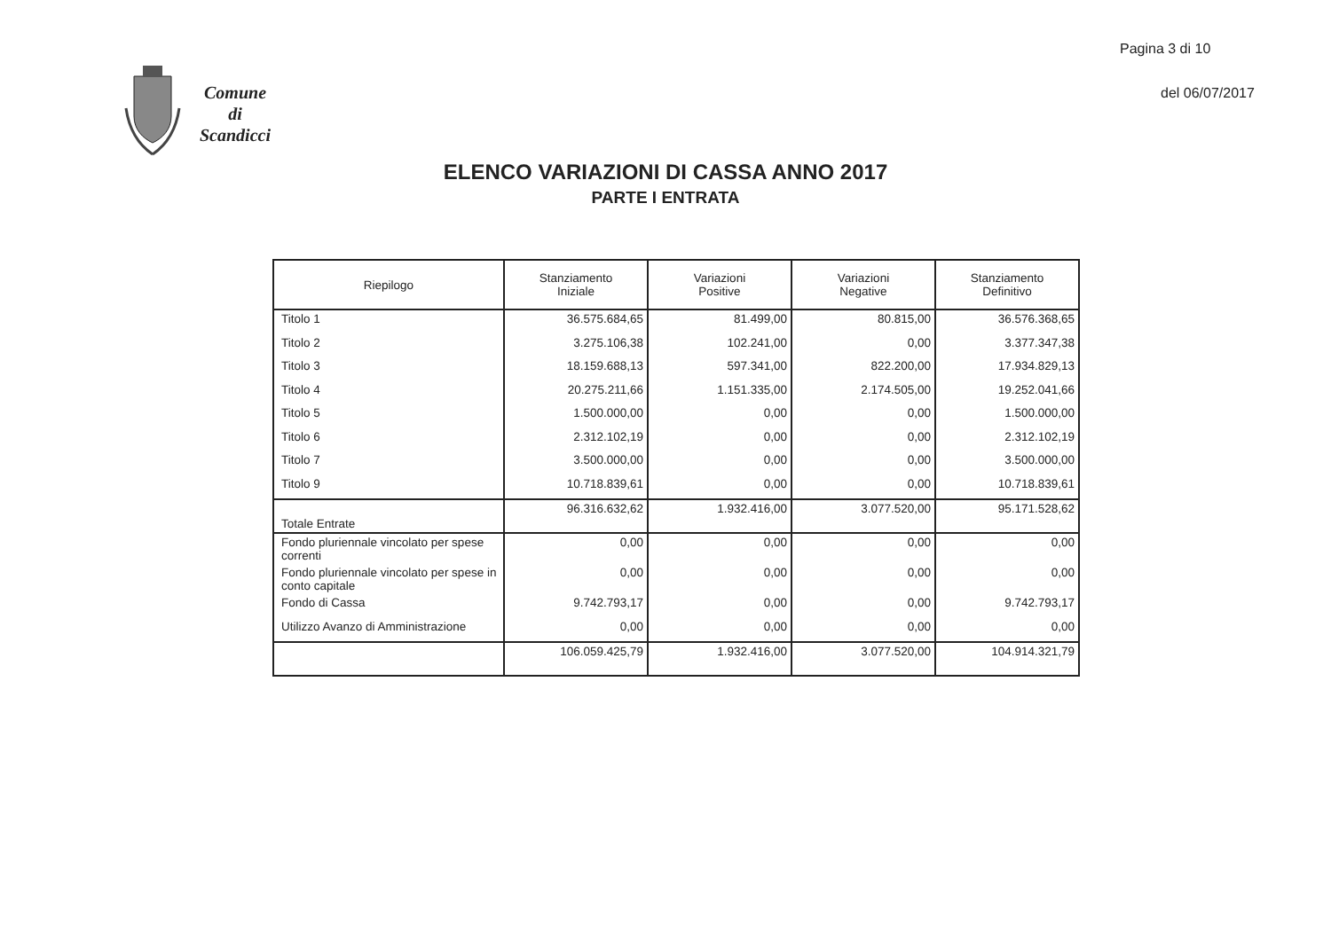Pagina 3 di 10
Comune
di
Scandicci
del 06/07/2017
ELENCO VARIAZIONI DI CASSA ANNO 2017
PARTE I ENTRATA
| Riepilogo | Stanziamento Iniziale | Variazioni Positive | Variazioni Negative | Stanziamento Definitivo |
| --- | --- | --- | --- | --- |
| Titolo 1 | 36.575.684,65 | 81.499,00 | 80.815,00 | 36.576.368,65 |
| Titolo 2 | 3.275.106,38 | 102.241,00 | 0,00 | 3.377.347,38 |
| Titolo 3 | 18.159.688,13 | 597.341,00 | 822.200,00 | 17.934.829,13 |
| Titolo 4 | 20.275.211,66 | 1.151.335,00 | 2.174.505,00 | 19.252.041,66 |
| Titolo 5 | 1.500.000,00 | 0,00 | 0,00 | 1.500.000,00 |
| Titolo 6 | 2.312.102,19 | 0,00 | 0,00 | 2.312.102,19 |
| Titolo 7 | 3.500.000,00 | 0,00 | 0,00 | 3.500.000,00 |
| Titolo 9 | 10.718.839,61 | 0,00 | 0,00 | 10.718.839,61 |
| Totale Entrate | 96.316.632,62 | 1.932.416,00 | 3.077.520,00 | 95.171.528,62 |
| Fondo pluriennale vincolato per spese correnti | 0,00 | 0,00 | 0,00 | 0,00 |
| Fondo pluriennale vincolato per spese in conto capitale | 0,00 | 0,00 | 0,00 | 0,00 |
| Fondo di Cassa | 9.742.793,17 | 0,00 | 0,00 | 9.742.793,17 |
| Utilizzo Avanzo di Amministrazione | 0,00 | 0,00 | 0,00 | 0,00 |
| | 106.059.425,79 | 1.932.416,00 | 3.077.520,00 | 104.914.321,79 |